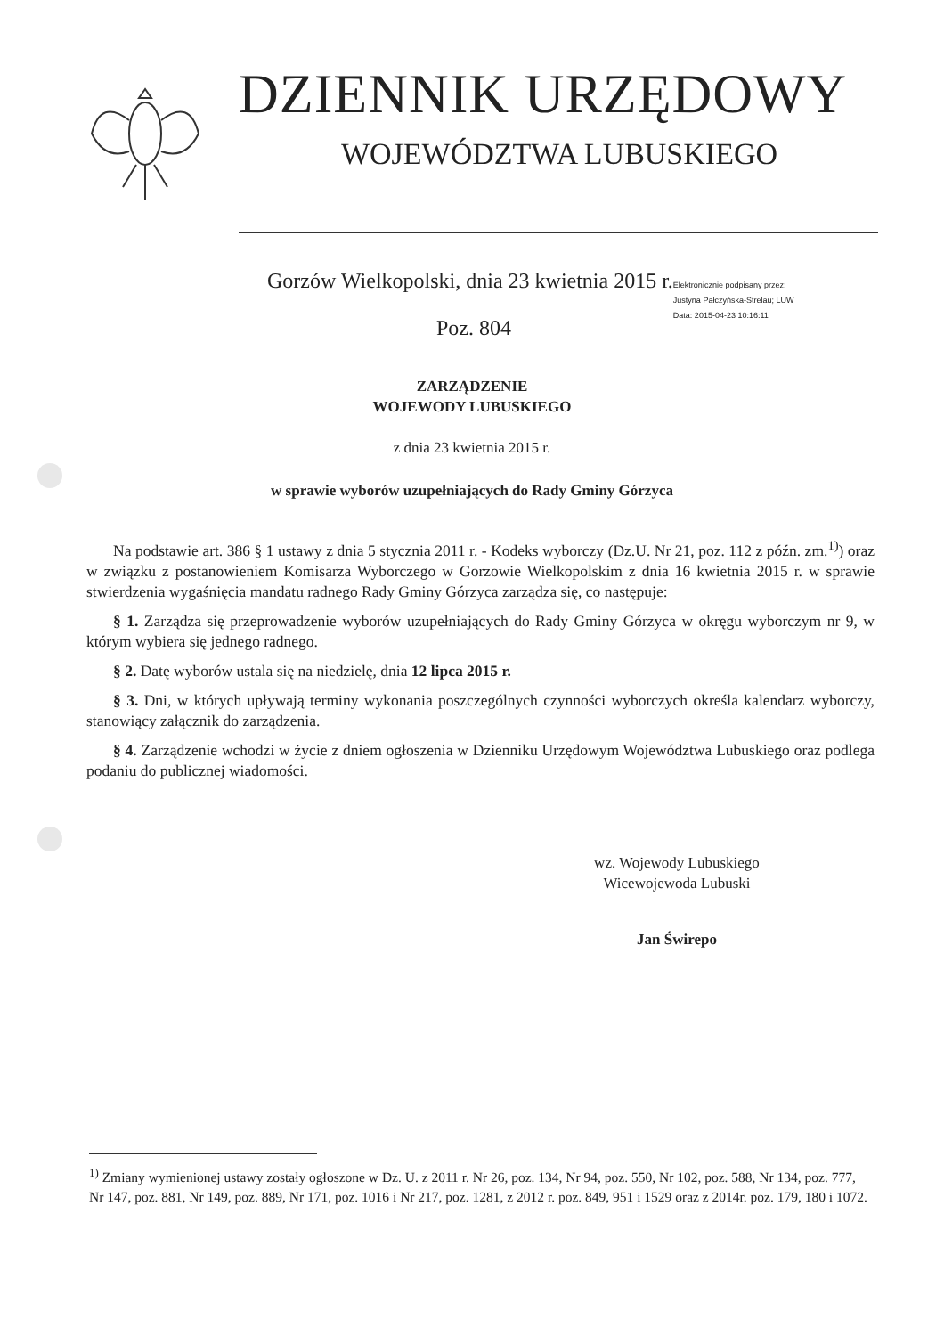DZIENNIK URZĘDOWY
WOJEWÓDZTWA LUBUSKIEGO
Gorzów Wielkopolski, dnia 23 kwietnia 2015 r.
Elektronicznie podpisany przez:
Justyna Pałczyńska-Strelau; LUW
Data: 2015-04-23 10:16:11
Poz. 804
ZARZĄDZENIE
WOJEWODY LUBUSKIEGO
z dnia 23 kwietnia 2015 r.
w sprawie wyborów uzupełniających do Rady Gminy Górzyca
Na podstawie art. 386 § 1 ustawy z dnia 5 stycznia 2011 r. - Kodeks wyborczy (Dz.U. Nr 21, poz. 112 z późn. zm.<sup>1)</sup>) oraz w związku z postanowieniem Komisarza Wyborczego w Gorzowie Wielkopolskim z dnia 16 kwietnia 2015 r. w sprawie stwierdzenia wygaśnięcia mandatu radnego Rady Gminy Górzyca zarządza się, co następuje:
§ 1. Zarządza się przeprowadzenie wyborów uzupełniających do Rady Gminy Górzyca w okręgu wyborczym nr 9, w którym wybiera się jednego radnego.
§ 2. Datę wyborów ustala się na niedzielę, dnia 12 lipca 2015 r.
§ 3. Dni, w których upływają terminy wykonania poszczególnych czynności wyborczych określa kalendarz wyborczy, stanowiący załącznik do zarządzenia.
§ 4. Zarządzenie wchodzi w życie z dniem ogłoszenia w Dzienniku Urzędowym Województwa Lubuskiego oraz podlega podaniu do publicznej wiadomości.
wz. Wojewody Lubuskiego
Wicewojewoda Lubuski
Jan Świrepo
<sup>1)</sup> Zmiany wymienionej ustawy zostały ogłoszone w Dz. U. z 2011 r. Nr 26, poz. 134, Nr 94, poz. 550, Nr 102, poz. 588, Nr 134, poz. 777, Nr 147, poz. 881, Nr 149, poz. 889, Nr 171, poz. 1016 i Nr 217, poz. 1281, z 2012 r. poz. 849, 951 i 1529 oraz z 2014r. poz. 179, 180 i 1072.